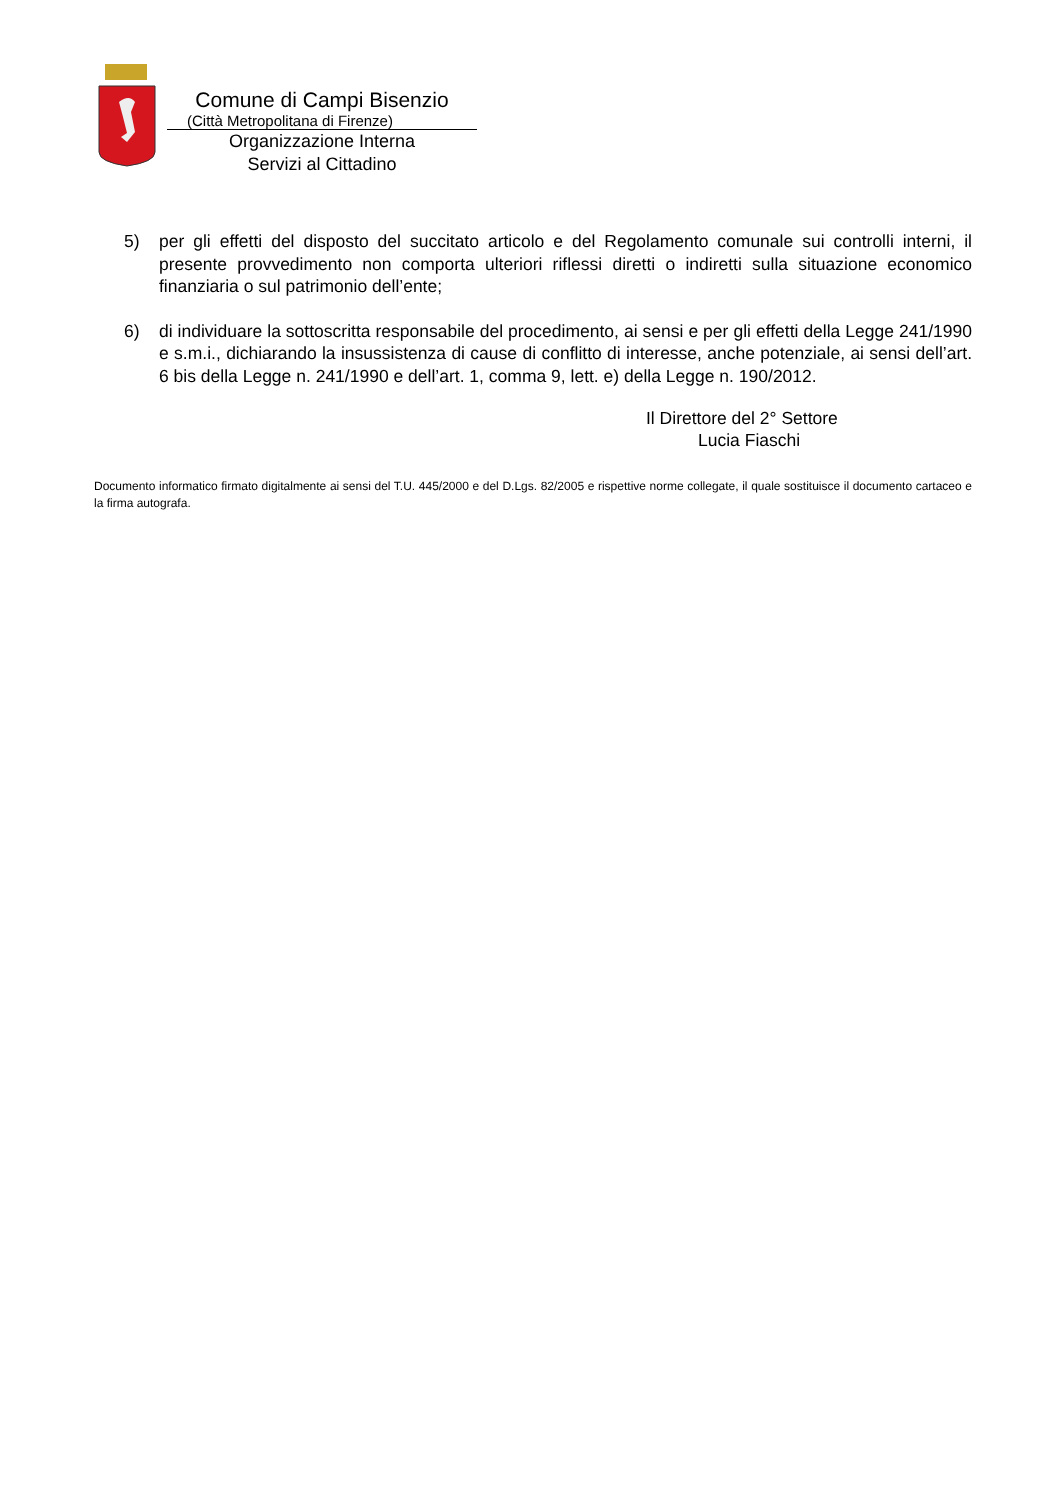Comune di Campi Bisenzio
(Città Metropolitana di Firenze)
Organizzazione Interna
Servizi al Cittadino
5) per gli effetti del disposto del succitato articolo e del Regolamento comunale sui controlli interni, il presente provvedimento non comporta ulteriori riflessi diretti o indiretti sulla situazione economico finanziaria o sul patrimonio dell’ente;
6) di individuare la sottoscritta responsabile del procedimento, ai sensi e per gli effetti della Legge 241/1990 e s.m.i., dichiarando la insussistenza di cause di conflitto di interesse, anche potenziale, ai sensi dell’art. 6 bis della Legge n. 241/1990 e dell’art. 1, comma 9, lett. e) della Legge n. 190/2012.
Il Direttore del 2° Settore
Lucia Fiaschi
Documento informatico firmato digitalmente ai sensi del T.U. 445/2000 e del D.Lgs. 82/2005 e rispettive norme collegate, il quale sostituisce il documento cartaceo e la firma autografa.